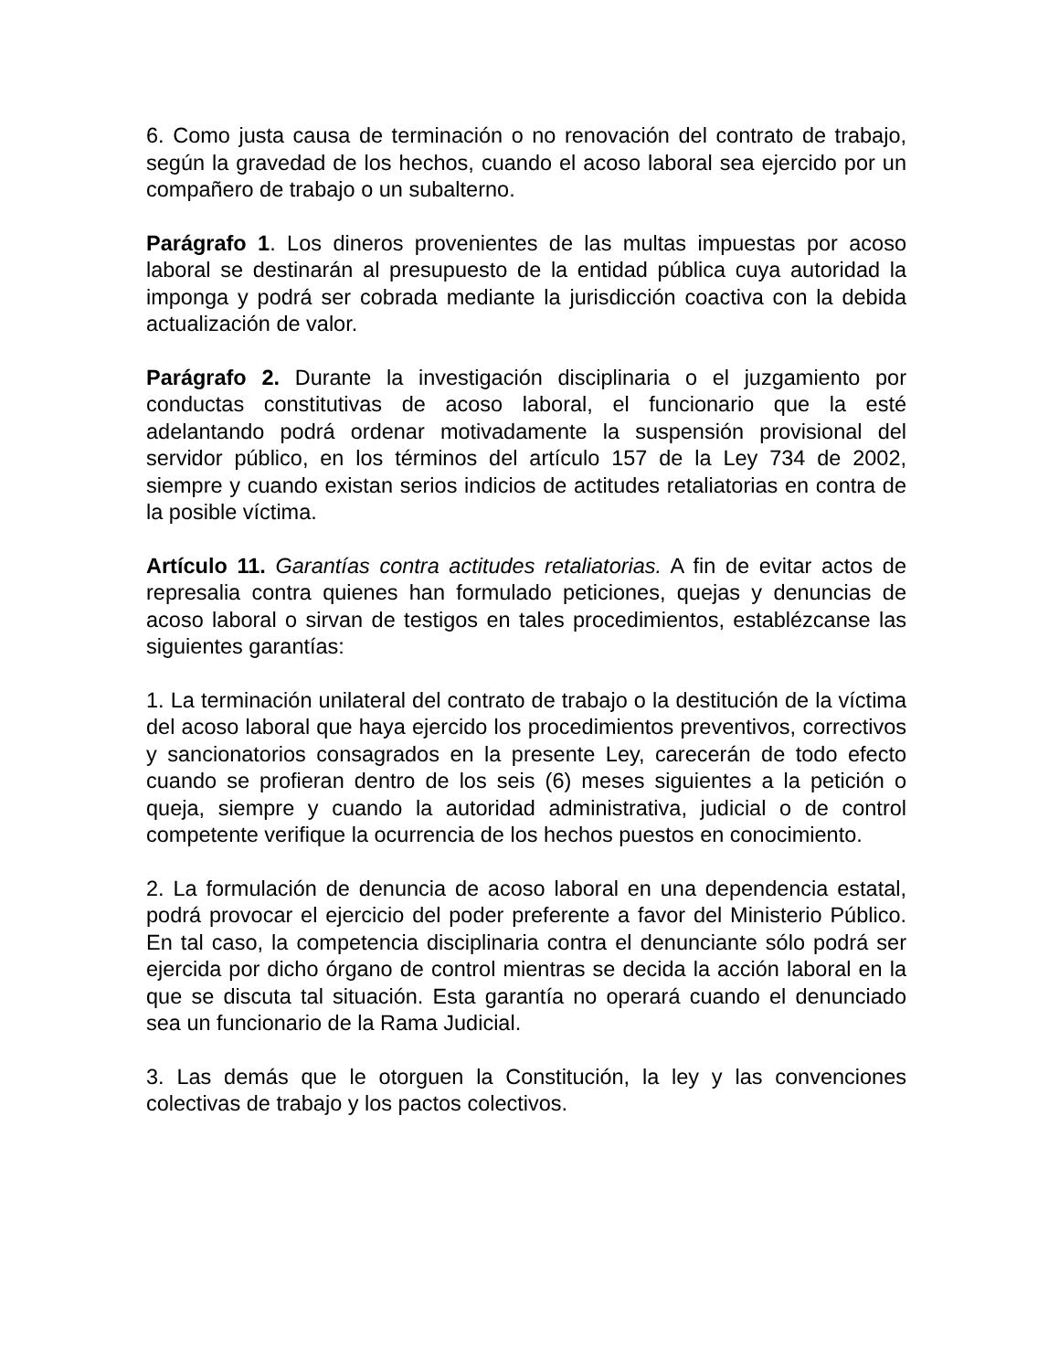6. Como justa causa de terminación o no renovación del contrato de trabajo, según la gravedad de los hechos, cuando el acoso laboral sea ejercido por un compañero de trabajo o un subalterno.
Parágrafo 1. Los dineros provenientes de las multas impuestas por acoso laboral se destinarán al presupuesto de la entidad pública cuya autoridad la imponga y podrá ser cobrada mediante la jurisdicción coactiva con la debida actualización de valor.
Parágrafo 2. Durante la investigación disciplinaria o el juzgamiento por conductas constitutivas de acoso laboral, el funcionario que la esté adelantando podrá ordenar motivadamente la suspensión provisional del servidor público, en los términos del artículo 157 de la Ley 734 de 2002, siempre y cuando existan serios indicios de actitudes retaliatorias en contra de la posible víctima.
Artículo 11. Garantías contra actitudes retaliatorias. A fin de evitar actos de represalia contra quienes han formulado peticiones, quejas y denuncias de acoso laboral o sirvan de testigos en tales procedimientos, establézcanse las siguientes garantías:
1. La terminación unilateral del contrato de trabajo o la destitución de la víctima del acoso laboral que haya ejercido los procedimientos preventivos, correctivos y sancionatorios consagrados en la presente Ley, carecerán de todo efecto cuando se profieran dentro de los seis (6) meses siguientes a la petición o queja, siempre y cuando la autoridad administrativa, judicial o de control competente verifique la ocurrencia de los hechos puestos en conocimiento.
2. La formulación de denuncia de acoso laboral en una dependencia estatal, podrá provocar el ejercicio del poder preferente a favor del Ministerio Público. En tal caso, la competencia disciplinaria contra el denunciante sólo podrá ser ejercida por dicho órgano de control mientras se decida la acción laboral en la que se discuta tal situación. Esta garantía no operará cuando el denunciado sea un funcionario de la Rama Judicial.
3. Las demás que le otorguen la Constitución, la ley y las convenciones colectivas de trabajo y los pactos colectivos.